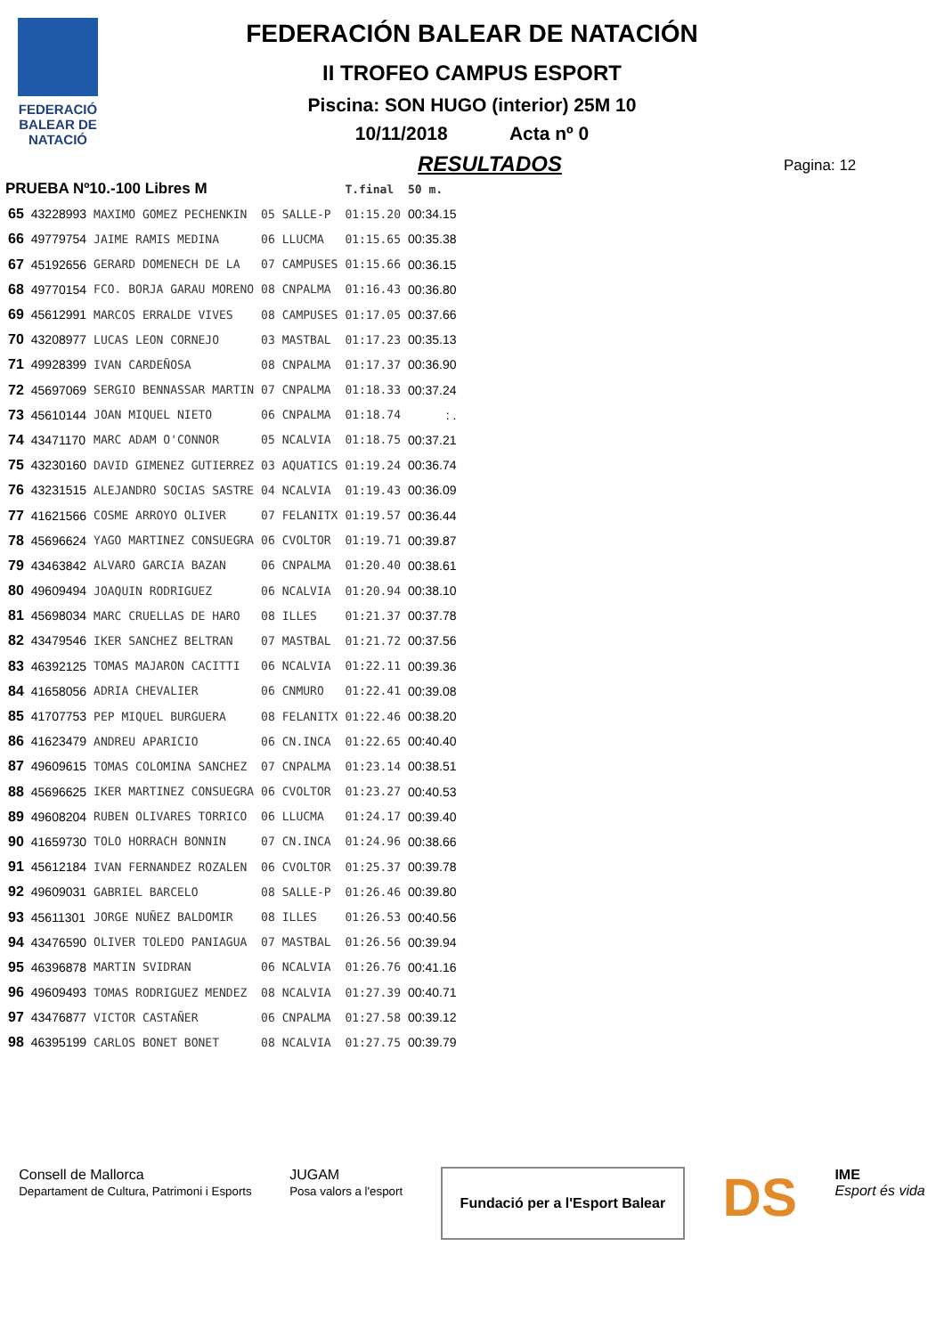FEDERACIÓ BALEAR DE NATACIÓ
FEDERACIÓN BALEAR DE NATACIÓN
II TROFEO CAMPUS ESPORT
Piscina: SON HUGO (interior) 25M 10
10/11/2018 Acta nº 0
Pagina: 12
RESULTADOS
| PRUEBA Nº10.-100 Libres M | | | | | T.final | 50 m. |
| 65 | 43228993 | MAXIMO GOMEZ PECHENKIN | 05 | SALLE-P | 01:15.20 | 00:34.15 |
| 66 | 49779754 | JAIME RAMIS MEDINA | 06 | LLUCMA | 01:15.65 | 00:35.38 |
| 67 | 45192656 | GERARD DOMENECH DE LA | 07 | CAMPUSES | 01:15.66 | 00:36.15 |
| 68 | 49770154 | FCO. BORJA GARAU MORENO | 08 | CNPALMA | 01:16.43 | 00:36.80 |
| 69 | 45612991 | MARCOS ERRALDE VIVES | 08 | CAMPUSES | 01:17.05 | 00:37.66 |
| 70 | 43208977 | LUCAS LEON CORNEJO | 03 | MASTBAL | 01:17.23 | 00:35.13 |
| 71 | 49928399 | IVAN CARDEÑOSA | 08 | CNPALMA | 01:17.37 | 00:36.90 |
| 72 | 45697069 | SERGIO BENNASSAR MARTIN | 07 | CNPALMA | 01:18.33 | 00:37.24 |
| 73 | 45610144 | JOAN MIQUEL NIETO | 06 | CNPALMA | 01:18.74 | : . |
| 74 | 43471170 | MARC ADAM O'CONNOR | 05 | NCALVIA | 01:18.75 | 00:37.21 |
| 75 | 43230160 | DAVID GIMENEZ GUTIERREZ | 03 | AQUATICS | 01:19.24 | 00:36.74 |
| 76 | 43231515 | ALEJANDRO SOCIAS SASTRE | 04 | NCALVIA | 01:19.43 | 00:36.09 |
| 77 | 41621566 | COSME ARROYO OLIVER | 07 | FELANITX | 01:19.57 | 00:36.44 |
| 78 | 45696624 | YAGO MARTINEZ CONSUEGRA | 06 | CVOLTOR | 01:19.71 | 00:39.87 |
| 79 | 43463842 | ALVARO GARCIA BAZAN | 06 | CNPALMA | 01:20.40 | 00:38.61 |
| 80 | 49609494 | JOAQUIN RODRIGUEZ | 06 | NCALVIA | 01:20.94 | 00:38.10 |
| 81 | 45698034 | MARC CRUELLAS DE HARO | 08 | ILLES | 01:21.37 | 00:37.78 |
| 82 | 43479546 | IKER SANCHEZ BELTRAN | 07 | MASTBAL | 01:21.72 | 00:37.56 |
| 83 | 46392125 | TOMAS MAJARON CACITTI | 06 | NCALVIA | 01:22.11 | 00:39.36 |
| 84 | 41658056 | ADRIA CHEVALIER | 06 | CNMURO | 01:22.41 | 00:39.08 |
| 85 | 41707753 | PEP MIQUEL BURGUERA | 08 | FELANITX | 01:22.46 | 00:38.20 |
| 86 | 41623479 | ANDREU APARICIO | 06 | CN.INCA | 01:22.65 | 00:40.40 |
| 87 | 49609615 | TOMAS COLOMINA SANCHEZ | 07 | CNPALMA | 01:23.14 | 00:38.51 |
| 88 | 45696625 | IKER MARTINEZ CONSUEGRA | 06 | CVOLTOR | 01:23.27 | 00:40.53 |
| 89 | 49608204 | RUBEN OLIVARES TORRICO | 06 | LLUCMA | 01:24.17 | 00:39.40 |
| 90 | 41659730 | TOLO HORRACH BONNIN | 07 | CN.INCA | 01:24.96 | 00:38.66 |
| 91 | 45612184 | IVAN FERNANDEZ ROZALEN | 06 | CVOLTOR | 01:25.37 | 00:39.78 |
| 92 | 49609031 | GABRIEL BARCELO | 08 | SALLE-P | 01:26.46 | 00:39.80 |
| 93 | 45611301 | JORGE NUÑEZ BALDOMIR | 08 | ILLES | 01:26.53 | 00:40.56 |
| 94 | 43476590 | OLIVER TOLEDO PANIAGUA | 07 | MASTBAL | 01:26.56 | 00:39.94 |
| 95 | 46396878 | MARTIN SVIDRAN | 06 | NCALVIA | 01:26.76 | 00:41.16 |
| 96 | 49609493 | TOMAS RODRIGUEZ MENDEZ | 08 | NCALVIA | 01:27.39 | 00:40.71 |
| 97 | 43476877 | VICTOR CASTAÑER | 06 | CNPALMA | 01:27.58 | 00:39.12 |
| 98 | 46395199 | CARLOS BONET BONET | 08 | NCALVIA | 01:27.75 | 00:39.79 |
Consell de Mallorca
Departament de Cultura, Patrimoni i Esports
JUGAM
Posa valors a l'esport
Fundació per a l'Esport Balear
DS
IME
Esport és vida